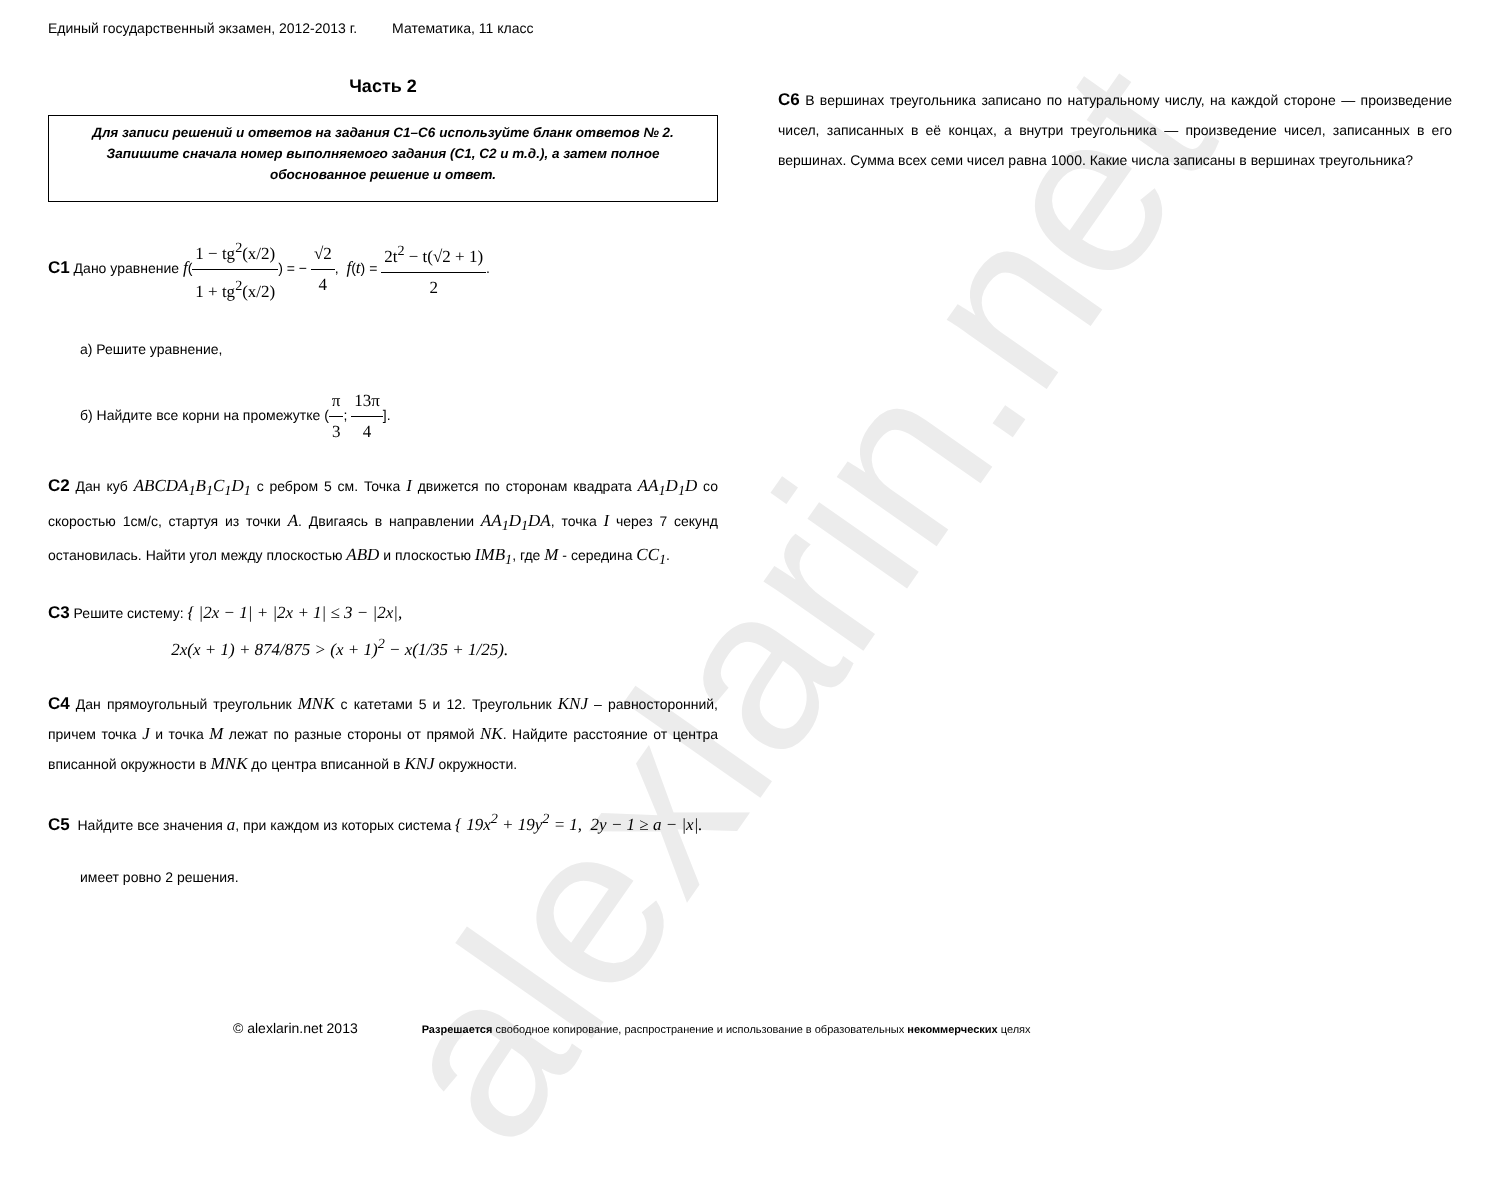alexlarin.net
Единый государственный экзамен, 2012-2013 г. Математика, 11 класс
Часть 2
Для записи решений и ответов на задания С1–С6 используйте бланк ответов № 2. Запишите сначала номер выполняемого задания (С1, С2 и т.д.), а затем полное обоснованное решение и ответ.
С1 Дано уравнение f(1 − tg<sup>2</sup>(x/2) 1 + tg<sup>2</sup>(x/2)) = − √2 4, f(t) = 2t<sup>2</sup> − t(√2 + 1) 2.
а) Решите уравнение,
б) Найдите все корни на промежутке (π 3; 13π 4].
С2 Дан куб ABCDA<sub>1</sub>B<sub>1</sub>C<sub>1</sub>D<sub>1</sub> с ребром 5 см. Точка I движется по сторонам квадрата AA<sub>1</sub>D<sub>1</sub>D со скоростью 1см/с, стартуя из точки A. Двигаясь в направлении AA<sub>1</sub>D<sub>1</sub>DA, точка I через 7 секунд остановилась. Найти угол между плоскостью ABD и плоскостью IMB<sub>1</sub>, где M - середина CC<sub>1</sub>.
С3 Решите систему: { |2x − 1| + |2x + 1| ≤ 3 − |2x|,
2x(x + 1) + 874/875 > (x + 1)<sup>2</sup> − x(1/35 + 1/25).
С4 Дан прямоугольный треугольник MNK с катетами 5 и 12. Треугольник KNJ – равносторонний, причем точка J и точка M лежат по разные стороны от прямой NK. Найдите расстояние от центра вписанной окружности в MNK до центра вписанной в KNJ окружности.
С5 Найдите все значения a, при каждом из которых система { 19x<sup>2</sup> + 19y<sup>2</sup> = 1, 2y − 1 ≥ a − |x|.
имеет ровно 2 решения.
С6 В вершинах треугольника записано по натуральному числу, на каждой стороне — произведение чисел, записанных в её концах, а внутри треугольника — произведение чисел, записанных в его вершинах. Сумма всех семи чисел равна 1000. Какие числа записаны в вершинах треугольника?
© alexlarin.net 2013 Разрешается свободное копирование, распространение и использование в образовательных некоммерческих целях